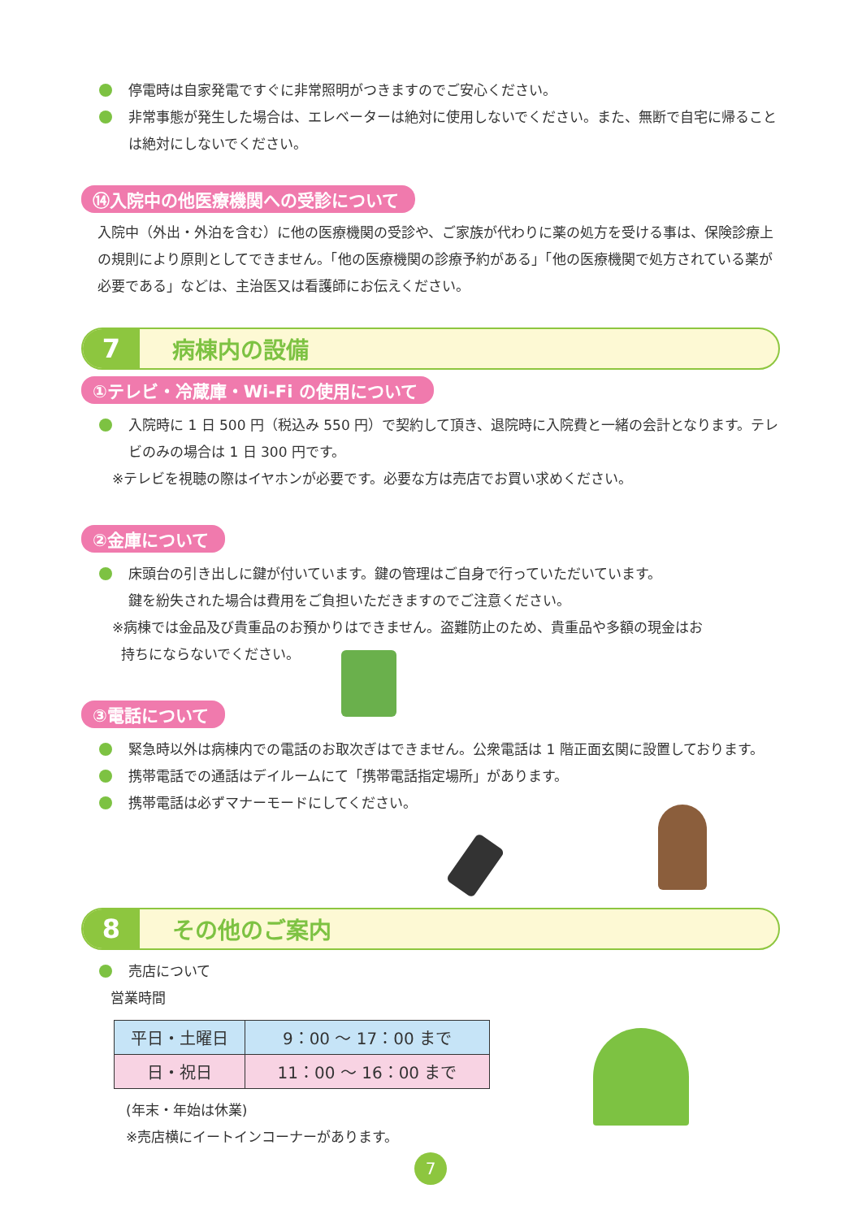停電時は自家発電ですぐに非常照明がつきますのでご安心ください。
非常事態が発生した場合は、エレベーターは絶対に使用しないでください。また、無断で自宅に帰ることは絶対にしないでください。
⑭入院中の他医療機関への受診について
入院中（外出・外泊を含む）に他の医療機関の受診や、ご家族が代わりに薬の処方を受ける事は、保険診療上の規則により原則としてできません。「他の医療機関の診療予約がある」「他の医療機関で処方されている薬が必要である」などは、主治医又は看護師にお伝えください。
7 病棟内の設備
①テレビ・冷蔵庫・Wi-Fi の使用について
入院時に 1 日 500 円（税込み 550 円）で契約して頂き、退院時に入院費と一緒の会計となります。テレビのみの場合は 1 日 300 円です。
※テレビを視聴の際はイヤホンが必要です。必要な方は売店でお買い求めください。
②金庫について
床頭台の引き出しに鍵が付いています。鍵の管理はご自身で行っていただいています。
鍵を紛失された場合は費用をご負担いただきますのでご注意ください。
※病棟では金品及び貴重品のお預かりはできません。盗難防止のため、貴重品や多額の現金はお
持ちにならないでください。
③電話について
緊急時以外は病棟内での電話のお取次ぎはできません。公衆電話は 1 階正面玄関に設置しております。
携帯電話での通話はデイルームにて「携帯電話指定場所」があります。
携帯電話は必ずマナーモードにしてください。
8 その他のご案内
売店について
営業時間
| 平日・土曜日 | 9：00 ～ 17：00 まで |
| 日・祝日 | 11：00 ～ 16：00 まで |
(年末・年始は休業)
※売店横にイートインコーナーがあります。
7